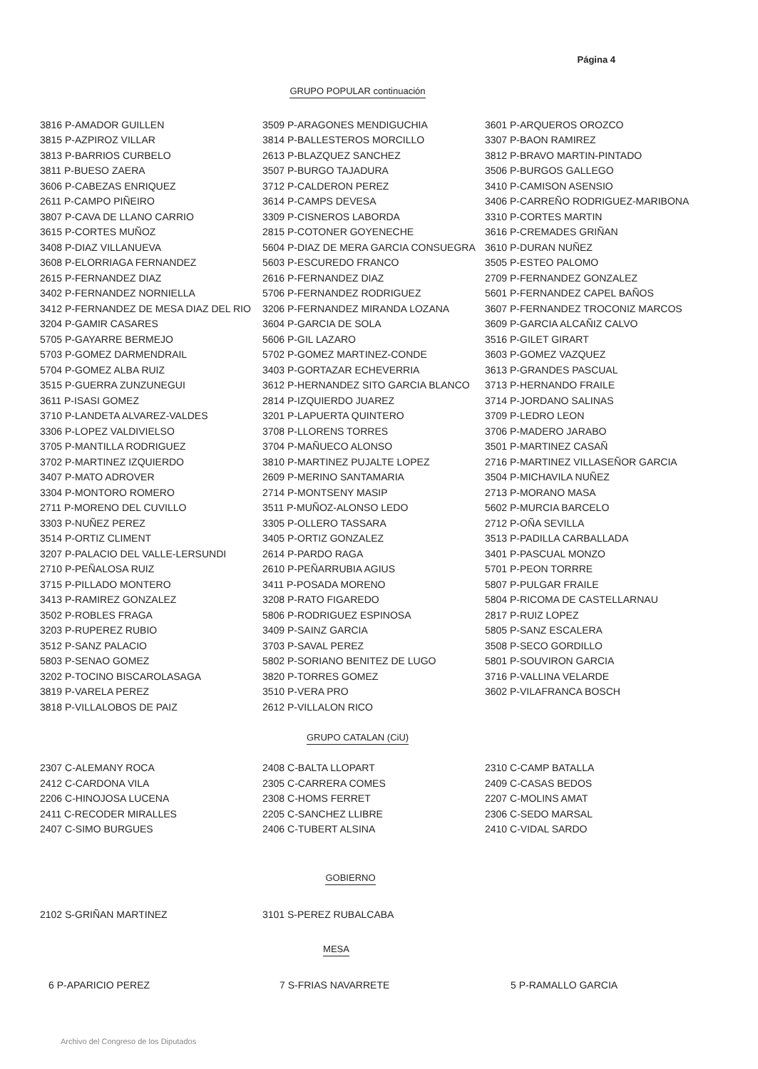Página 4
GRUPO POPULAR continuación
| 3816 P-AMADOR GUILLEN | 3509 P-ARAGONES MENDIGUCHIA | 3601 P-ARQUEROS OROZCO |
| 3815 P-AZPIROZ VILLAR | 3814 P-BALLESTEROS MORCILLO | 3307 P-BAON RAMIREZ |
| 3813 P-BARRIOS CURBELO | 2613 P-BLAZQUEZ SANCHEZ | 3812 P-BRAVO MARTIN-PINTADO |
| 3811 P-BUESO ZAERA | 3507 P-BURGO TAJADURA | 3506 P-BURGOS GALLEGO |
| 3606 P-CABEZAS ENRIQUEZ | 3712 P-CALDERON PEREZ | 3410 P-CAMISON ASENSIO |
| 2611 P-CAMPO PIÑEIRO | 3614 P-CAMPS DEVESA | 3406 P-CARREÑO RODRIGUEZ-MARIBONA |
| 3807 P-CAVA DE LLANO CARRIO | 3309 P-CISNEROS LABORDA | 3310 P-CORTES MARTIN |
| 3615 P-CORTES MUÑOZ | 2815 P-COTONER GOYENECHE | 3616 P-CREMADES GRIÑAN |
| 3408 P-DIAZ VILLANUEVA | 5604 P-DIAZ DE MERA GARCIA CONSUEGRA | 3610 P-DURAN NUÑEZ |
| 3608 P-ELORRIAGA FERNANDEZ | 5603 P-ESCUREDO FRANCO | 3505 P-ESTEO PALOMO |
| 2615 P-FERNANDEZ DIAZ | 2616 P-FERNANDEZ DIAZ | 2709 P-FERNANDEZ GONZALEZ |
| 3402 P-FERNANDEZ NORNIELLA | 5706 P-FERNANDEZ RODRIGUEZ | 5601 P-FERNANDEZ CAPEL BAÑOS |
| 3412 P-FERNANDEZ DE MESA DIAZ DEL RIO | 3206 P-FERNANDEZ MIRANDA LOZANA | 3607 P-FERNANDEZ TROCONIZ MARCOS |
| 3204 P-GAMIR CASARES | 3604 P-GARCIA DE SOLA | 3609 P-GARCIA ALCAÑIZ CALVO |
| 5705 P-GAYARRE BERMEJO | 5606 P-GIL LAZARO | 3516 P-GILET GIRART |
| 5703 P-GOMEZ DARMENDRAIL | 5702 P-GOMEZ MARTINEZ-CONDE | 3603 P-GOMEZ VAZQUEZ |
| 5704 P-GOMEZ ALBA RUIZ | 3403 P-GORTAZAR ECHEVERRIA | 3613 P-GRANDES PASCUAL |
| 3515 P-GUERRA ZUNZUNEGUI | 3612 P-HERNANDEZ SITO GARCIA BLANCO | 3713 P-HERNANDO FRAILE |
| 3611 P-ISASI GOMEZ | 2814 P-IZQUIERDO JUAREZ | 3714 P-JORDANO SALINAS |
| 3710 P-LANDETA ALVAREZ-VALDES | 3201 P-LAPUERTA QUINTERO | 3709 P-LEDRO LEON |
| 3306 P-LOPEZ VALDIVIELSO | 3708 P-LLORENS TORRES | 3706 P-MADERO JARABO |
| 3705 P-MANTILLA RODRIGUEZ | 3704 P-MAÑUECO ALONSO | 3501 P-MARTINEZ CASAÑ |
| 3702 P-MARTINEZ IZQUIERDO | 3810 P-MARTINEZ PUJALTE LOPEZ | 2716 P-MARTINEZ VILLASEÑOR GARCIA |
| 3407 P-MATO ADROVER | 2609 P-MERINO SANTAMARIA | 3504 P-MICHAVILA NUÑEZ |
| 3304 P-MONTORO ROMERO | 2714 P-MONTSENY MASIP | 2713 P-MORANO MASA |
| 2711 P-MORENO DEL CUVILLO | 3511 P-MUÑOZ-ALONSO LEDO | 5602 P-MURCIA BARCELO |
| 3303 P-NUÑEZ PEREZ | 3305 P-OLLERO TASSARA | 2712 P-OÑA SEVILLA |
| 3514 P-ORTIZ CLIMENT | 3405 P-ORTIZ GONZALEZ | 3513 P-PADILLA CARBALLADA |
| 3207 P-PALACIO DEL VALLE-LERSUNDI | 2614 P-PARDO RAGA | 3401 P-PASCUAL MONZO |
| 2710 P-PEÑALOSA RUIZ | 2610 P-PEÑARRUBIA AGIUS | 5701 P-PEON TORRRE |
| 3715 P-PILLADO MONTERO | 3411 P-POSADA MORENO | 5807 P-PULGAR FRAILE |
| 3413 P-RAMIREZ GONZALEZ | 3208 P-RATO FIGAREDO | 5804 P-RICOMA DE CASTELLARNAU |
| 3502 P-ROBLES FRAGA | 5806 P-RODRIGUEZ ESPINOSA | 2817 P-RUIZ LOPEZ |
| 3203 P-RUPEREZ RUBIO | 3409 P-SAINZ GARCIA | 5805 P-SANZ ESCALERA |
| 3512 P-SANZ PALACIO | 3703 P-SAVAL PEREZ | 3508 P-SECO GORDILLO |
| 5803 P-SENAO GOMEZ | 5802 P-SORIANO BENITEZ DE LUGO | 5801 P-SOUVIRON GARCIA |
| 3202 P-TOCINO BISCAROLASAGA | 3820 P-TORRES GOMEZ | 3716 P-VALLINA VELARDE |
| 3819 P-VARELA PEREZ | 3510 P-VERA PRO | 3602 P-VILAFRANCA BOSCH |
| 3818 P-VILLALOBOS DE PAIZ | 2612 P-VILLALON RICO | |
GRUPO CATALAN (CiU)
| 2307 C-ALEMANY ROCA | 2408 C-BALTA LLOPART | 2310 C-CAMP BATALLA |
| 2412 C-CARDONA VILA | 2305 C-CARRERA COMES | 2409 C-CASAS BEDOS |
| 2206 C-HINOJOSA LUCENA | 2308 C-HOMS FERRET | 2207 C-MOLINS AMAT |
| 2411 C-RECODER MIRALLES | 2205 C-SANCHEZ LLIBRE | 2306 C-SEDO MARSAL |
| 2407 C-SIMO BURGUES | 2406 C-TUBERT ALSINA | 2410 C-VIDAL SARDO |
GOBIERNO
| 2102 S-GRIÑAN MARTINEZ | 3101 S-PEREZ RUBALCABA | |
MESA
| 6 P-APARICIO PEREZ | 7 S-FRIAS NAVARRETE | 5 P-RAMALLO GARCIA |
Archivo del Congreso de los Diputados